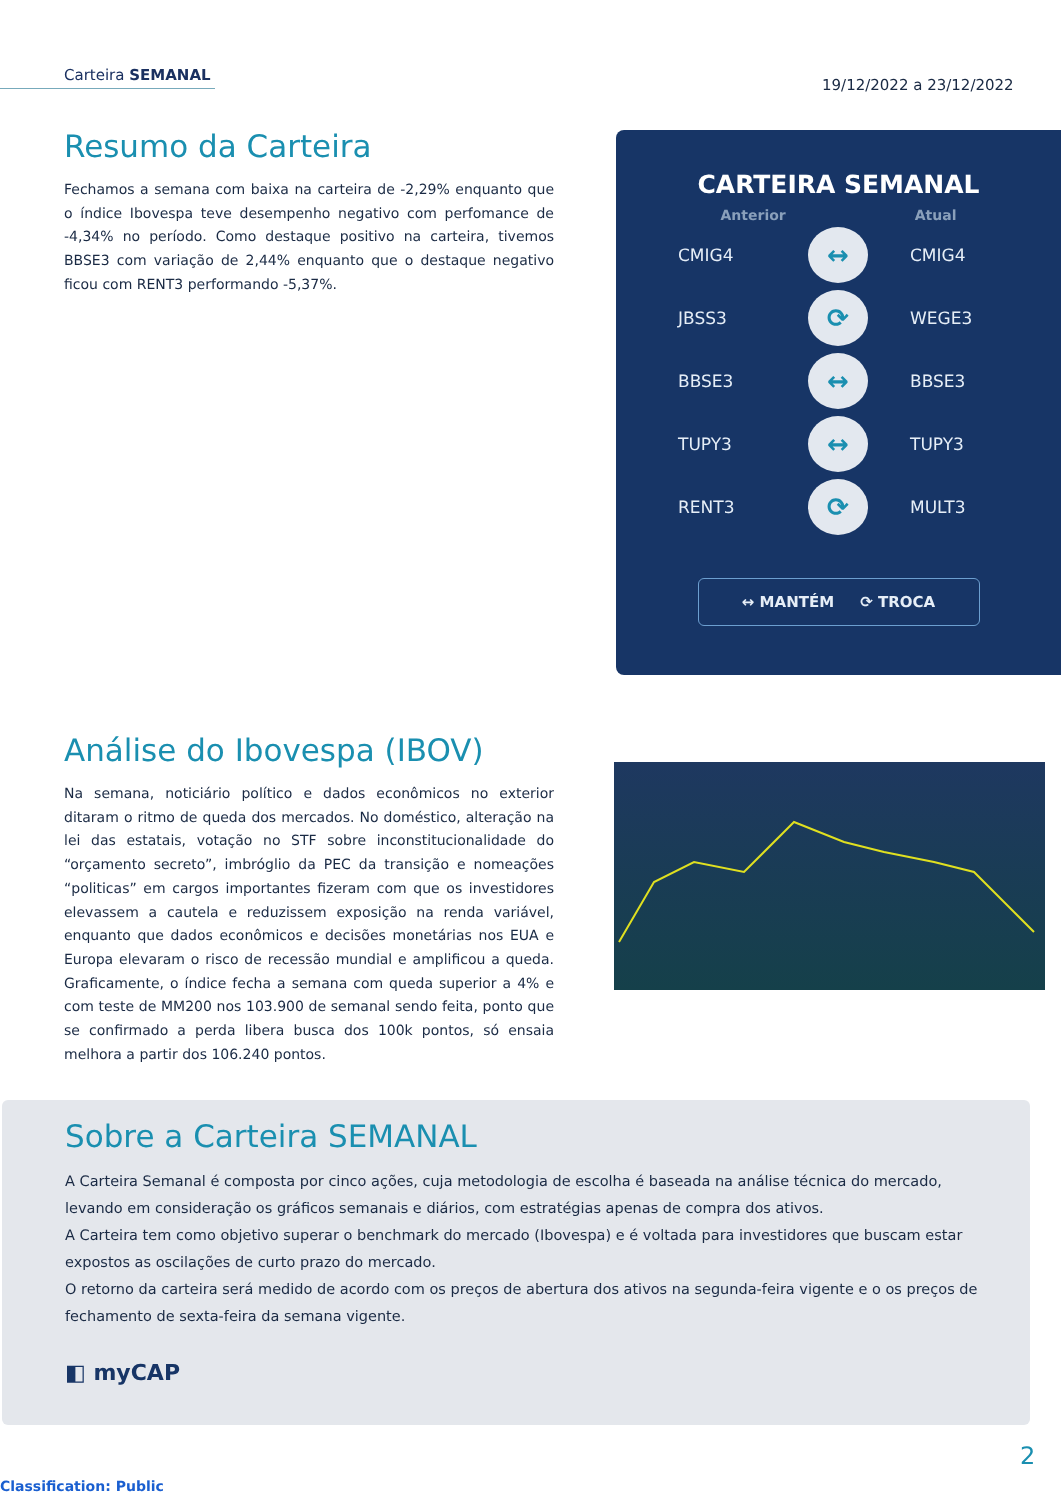Carteira SEMANAL
19/12/2022 a 23/12/2022
Resumo da Carteira
Fechamos a semana com baixa na carteira de -2,29% enquanto que o índice Ibovespa teve desempenho negativo com perfomance de -4,34% no período. Como destaque positivo na carteira, tivemos BBSE3 com variação de 2,44% enquanto que o destaque negativo ficou com RENT3 performando -5,37%.
CARTEIRA SEMANAL
Anterior Atual
CMIG4
↔
CMIG4
JBSS3
⟳
WEGE3
BBSE3
↔
BBSE3
TUPY3
↔
TUPY3
RENT3
⟳
MULT3
↔ MANTÉM ⟳ TROCA
Análise do Ibovespa (IBOV)
Na semana, noticiário político e dados econômicos no exterior ditaram o ritmo de queda dos mercados. No doméstico, alteração na lei das estatais, votação no STF sobre inconstitucionalidade do “orçamento secreto”, imbróglio da PEC da transição e nomeações “politicas” em cargos importantes fizeram com que os investidores elevassem a cautela e reduzissem exposição na renda variável, enquanto que dados econômicos e decisões monetárias nos EUA e Europa elevaram o risco de recessão mundial e amplificou a queda. Graficamente, o índice fecha a semana com queda superior a 4% e com teste de MM200 nos 103.900 de semanal sendo feita, ponto que se confirmado a perda libera busca dos 100k pontos, só ensaia melhora a partir dos 106.240 pontos.
Sobre a Carteira SEMANAL
A Carteira Semanal é composta por cinco ações, cuja metodologia de escolha é baseada na análise técnica do mercado, levando em consideração os gráficos semanais e diários, com estratégias apenas de compra dos ativos.
A Carteira tem como objetivo superar o benchmark do mercado (Ibovespa) e é voltada para investidores que buscam estar expostos as oscilações de curto prazo do mercado.
O retorno da carteira será medido de acordo com os preços de abertura dos ativos na segunda-feira vigente e o os preços de fechamento de sexta-feira da semana vigente.
◧ myCAP
2
Classification: Public